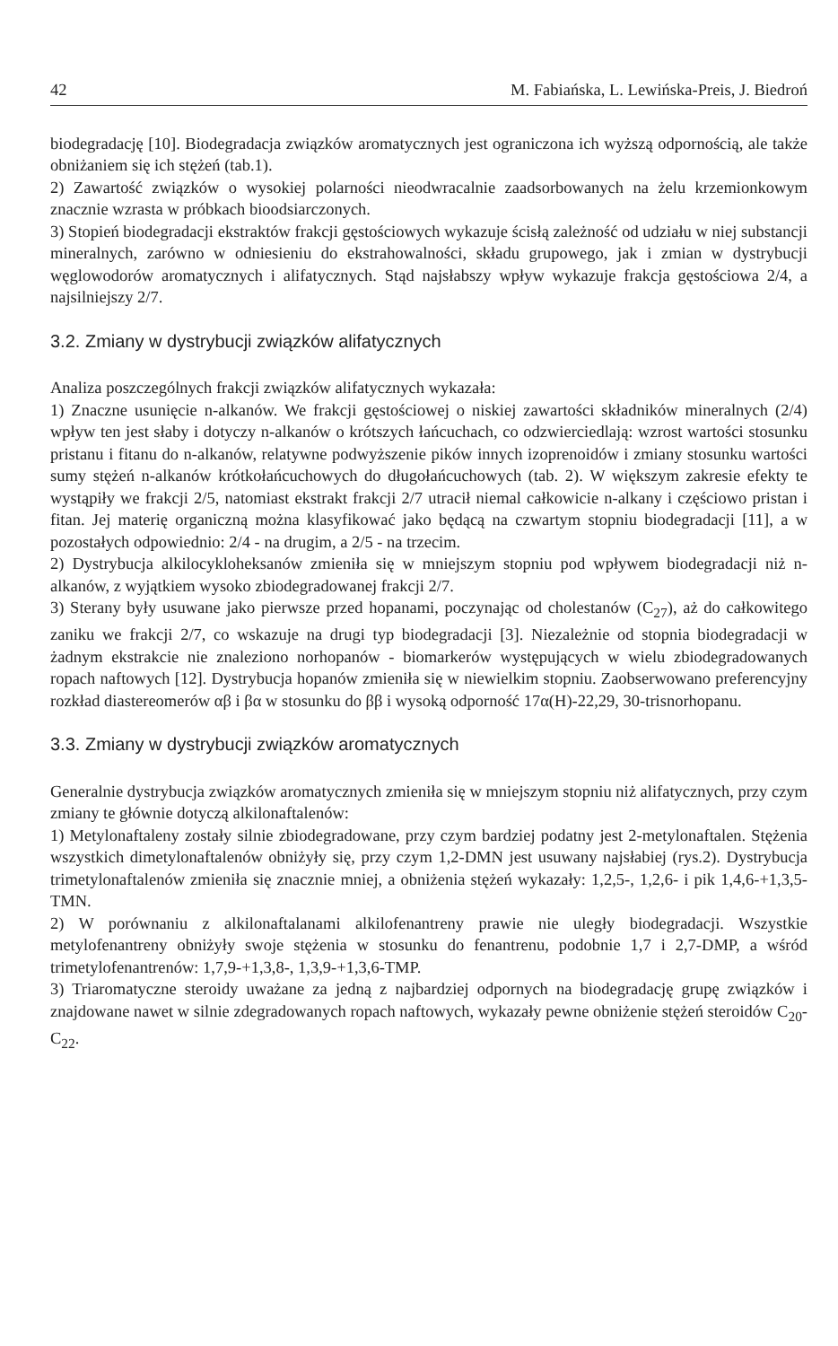42 M. Fabiańska, L. Lewińska-Preis, J. Biedroń
biodegradację [10]. Biodegradacja związków aromatycznych jest ograniczona ich wyższą odpornością, ale także obniżaniem się ich stężeń (tab.1).
2) Zawartość związków o wysokiej polarności nieodwracalnie zaadsorbowanych na żelu krzemionkowym znacznie wzrasta w próbkach bioodsiarczonych.
3) Stopień biodegradacji ekstraktów frakcji gęstościowych wykazuje ścisłą zależność od udziału w niej substancji mineralnych, zarówno w odniesieniu do ekstrahowalności, składu grupowego, jak i zmian w dystrybucji węglowodorów aromatycznych i alifatycznych. Stąd najsłabszy wpływ wykazuje frakcja gęstościowa 2/4, a najsilniejszy 2/7.
3.2. Zmiany w dystrybucji związków alifatycznych
Analiza poszczególnych frakcji związków alifatycznych wykazała:
1) Znaczne usunięcie n-alkanów. We frakcji gęstościowej o niskiej zawartości składników mineralnych (2/4) wpływ ten jest słaby i dotyczy n-alkanów o krótszych łańcuchach, co odzwierciedlają: wzrost wartości stosunku pristanu i fitanu do n-alkanów, relatywne podwyższenie pików innych izoprenoidów i zmiany stosunku wartości sumy stężeń n-alkanów krótkołańcuchowych do długołańcuchowych (tab. 2). W większym zakresie efekty te wystąpiły we frakcji 2/5, natomiast ekstrakt frakcji 2/7 utracił niemal całkowicie n-alkany i częściowo pristan i fitan. Jej materię organiczną można klasyfikować jako będącą na czwartym stopniu biodegradacji [11], a w pozostałych odpowiednio: 2/4 - na drugim, a 2/5 - na trzecim.
2) Dystrybucja alkilocykloheksanów zmieniła się w mniejszym stopniu pod wpływem biodegradacji niż n-alkanów, z wyjątkiem wysoko zbiodegradowanej frakcji 2/7.
3) Sterany były usuwane jako pierwsze przed hopanami, poczynając od cholestanów (C<sub>27</sub>), aż do całkowitego zaniku we frakcji 2/7, co wskazuje na drugi typ biodegradacji [3]. Niezależnie od stopnia biodegradacji w żadnym ekstrakcie nie znaleziono norhopanów - biomarkerów występujących w wielu zbiodegradowanych ropach naftowych [12]. Dystrybucja hopanów zmieniła się w niewielkim stopniu. Zaobserwowano preferencyjny rozkład diastereomerów αβ i βα w stosunku do ββ i wysoką odporność 17α(H)-22,29, 30-trisnorhopanu.
3.3. Zmiany w dystrybucji związków aromatycznych
Generalnie dystrybucja związków aromatycznych zmieniła się w mniejszym stopniu niż alifatycznych, przy czym zmiany te głównie dotyczą alkilonaftalenów:
1) Metylonaftaleny zostały silnie zbiodegradowane, przy czym bardziej podatny jest 2-metylonaftalen. Stężenia wszystkich dimetylonaftalenów obniżyły się, przy czym 1,2-DMN jest usuwany najsłabiej (rys.2). Dystrybucja trimetylonaftalenów zmieniła się znacznie mniej, a obniżenia stężeń wykazały: 1,2,5-, 1,2,6- i pik 1,4,6-+1,3,5-TMN.
2) W porównaniu z alkilonaftalanami alkilofenantreny prawie nie uległy biodegradacji. Wszystkie metylofenantreny obniżyły swoje stężenia w stosunku do fenantrenu, podobnie 1,7 i 2,7-DMP, a wśród trimetylofenantrenów: 1,7,9-+1,3,8-, 1,3,9-+1,3,6-TMP.
3) Triaromatyczne steroidy uważane za jedną z najbardziej odpornych na biodegradację grupę związków i znajdowane nawet w silnie zdegradowanych ropach naftowych, wykazały pewne obniżenie stężeń steroidów C<sub>20</sub>-C<sub>22</sub>.